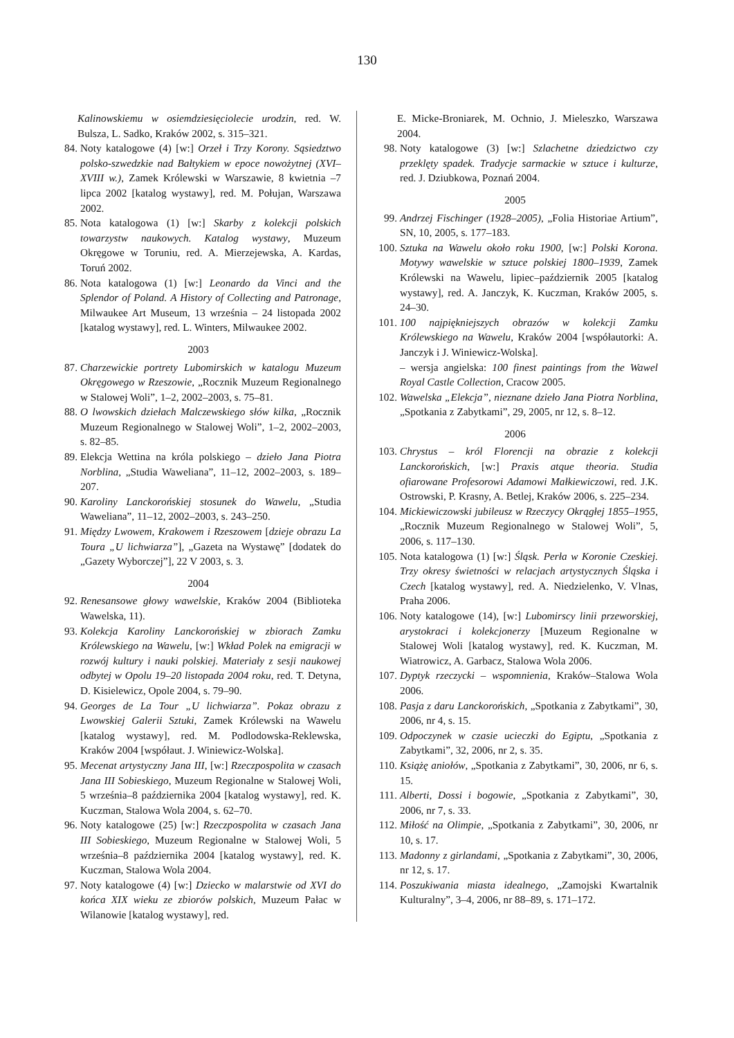130
Kalinowskiemu w osiemdziesięciolecie urodzin, red. W. Bulsza, L. Sadko, Kraków 2002, s. 315–321.
84. Noty katalogowe (4) [w:] Orzeł i Trzy Korony. Sąsiedztwo polsko-szwedzkie nad Bałtykiem w epoce nowożytnej (XVI–XVIII w.), Zamek Królewski w Warszawie, 8 kwietnia –7 lipca 2002 [katalog wystawy], red. M. Połujan, Warszawa 2002.
85. Nota katalogowa (1) [w:] Skarby z kolekcji polskich towarzystw naukowych. Katalog wystawy, Muzeum Okręgowe w Toruniu, red. A. Mierzejewska, A. Kardas, Toruń 2002.
86. Nota katalogowa (1) [w:] Leonardo da Vinci and the Splendor of Poland. A History of Collecting and Patronage, Milwaukee Art Museum, 13 września – 24 listopada 2002 [katalog wystawy], red. L. Winters, Milwaukee 2002.
2003
87. Charzewickie portrety Lubomirskich w katalogu Muzeum Okręgowego w Rzeszowie, „Rocznik Muzeum Regionalnego w Stalowej Woli”, 1–2, 2002–2003, s. 75–81.
88. O lwowskich dziełach Malczewskiego słów kilka, „Rocznik Muzeum Regionalnego w Stalowej Woli”, 1–2, 2002–2003, s. 82–85.
89. Elekcja Wettina na króla polskiego – dzieło Jana Piotra Norblina, „Studia Waweliana”, 11–12, 2002–2003, s. 189–207.
90. Karoliny Lanckorońskiej stosunek do Wawelu, „Studia Waweliana”, 11–12, 2002–2003, s. 243–250.
91. Między Lwowem, Krakowem i Rzeszowem [dzieje obrazu La Toura „U lichwiarza”], „Gazeta na Wystawę” [dodatek do „Gazety Wyborczej”], 22 V 2003, s. 3.
2004
92. Renesansowe głowy wawelskie, Kraków 2004 (Biblioteka Wawelska, 11).
93. Kolekcja Karoliny Lanckorońskiej w zbiorach Zamku Królewskiego na Wawelu, [w:] Wkład Polek na emigracji w rozwój kultury i nauki polskiej. Materiały z sesji naukowej odbytej w Opolu 19–20 listopada 2004 roku, red. T. Detyna, D. Kisielewicz, Opole 2004, s. 79–90.
94. Georges de La Tour „U lichwiarza”. Pokaz obrazu z Lwowskiej Galerii Sztuki, Zamek Królewski na Wawelu [katalog wystawy], red. M. Podlodowska-Reklewska, Kraków 2004 [współaut. J. Winiewicz-Wolska].
95. Mecenat artystyczny Jana III, [w:] Rzeczpospolita w czasach Jana III Sobieskiego, Muzeum Regionalne w Stalowej Woli, 5 września–8 października 2004 [katalog wystawy], red. K. Kuczman, Stalowa Wola 2004, s. 62–70.
96. Noty katalogowe (25) [w:] Rzeczpospolita w czasach Jana III Sobieskiego, Muzeum Regionalne w Stalowej Woli, 5 września–8 października 2004 [katalog wystawy], red. K. Kuczman, Stalowa Wola 2004.
97. Noty katalogowe (4) [w:] Dziecko w malarstwie od XVI do końca XIX wieku ze zbiorów polskich, Muzeum Pałac w Wilanowie [katalog wystawy], red.
E. Micke-Broniarek, M. Ochnio, J. Mieleszko, Warszawa 2004.
98. Noty katalogowe (3) [w:] Szlachetne dziedzictwo czy przeklęty spadek. Tradycje sarmackie w sztuce i kulturze, red. J. Dziubkowa, Poznań 2004.
2005
99. Andrzej Fischinger (1928–2005), „Folia Historiae Artium”, SN, 10, 2005, s. 177–183.
100. Sztuka na Wawelu około roku 1900, [w:] Polski Korona. Motywy wawelskie w sztuce polskiej 1800–1939, Zamek Królewski na Wawelu, lipiec–październik 2005 [katalog wystawy], red. A. Janczyk, K. Kuczman, Kraków 2005, s. 24–30.
101. 100 najpiękniejszych obrazów w kolekcji Zamku Królewskiego na Wawelu, Kraków 2004 [współautorki: A. Janczyk i J. Winiewicz-Wolska].
– wersja angielska: 100 finest paintings from the Wawel Royal Castle Collection, Cracow 2005.
102. Wawelska „Elekcja”, nieznane dzieło Jana Piotra Norblina, „Spotkania z Zabytkami”, 29, 2005, nr 12, s. 8–12.
2006
103. Chrystus – król Florencji na obrazie z kolekcji Lanckorońskich, [w:] Praxis atque theoria. Studia ofiarowane Profesorowi Adamowi Małkiewiczowi, red. J.K. Ostrowski, P. Krasny, A. Betlej, Kraków 2006, s. 225–234.
104. Mickiewiczowski jubileusz w Rzeczycy Okrągłej 1855–1955, „Rocznik Muzeum Regionalnego w Stalowej Woli”, 5, 2006, s. 117–130.
105. Nota katalogowa (1) [w:] Śląsk. Perła w Koronie Czeskiej. Trzy okresy świetności w relacjach artystycznych Śląska i Czech [katalog wystawy], red. A. Niedzielenko, V. Vlnas, Praha 2006.
106. Noty katalogowe (14), [w:] Lubomirscy linii przeworskiej, arystokraci i kolekcjonerzy [Muzeum Regionalne w Stalowej Woli [katalog wystawy], red. K. Kuczman, M. Wiatrowicz, A. Garbacz, Stalowa Wola 2006.
107. Dyptyk rzeczycki – wspomnienia, Kraków–Stalowa Wola 2006.
108. Pasja z daru Lanckorońskich, „Spotkania z Zabytkami”, 30, 2006, nr 4, s. 15.
109. Odpoczynek w czasie ucieczki do Egiptu, „Spotkania z Zabytkami”, 32, 2006, nr 2, s. 35.
110. Książę aniołów, „Spotkania z Zabytkami”, 30, 2006, nr 6, s. 15.
111. Alberti, Dossi i bogowie, „Spotkania z Zabytkami”, 30, 2006, nr 7, s. 33.
112. Miłość na Olimpie, „Spotkania z Zabytkami”, 30, 2006, nr 10, s. 17.
113. Madonny z girlandami, „Spotkania z Zabytkami”, 30, 2006, nr 12, s. 17.
114. Poszukiwania miasta idealnego, „Zamojski Kwartalnik Kulturalny”, 3–4, 2006, nr 88–89, s. 171–172.